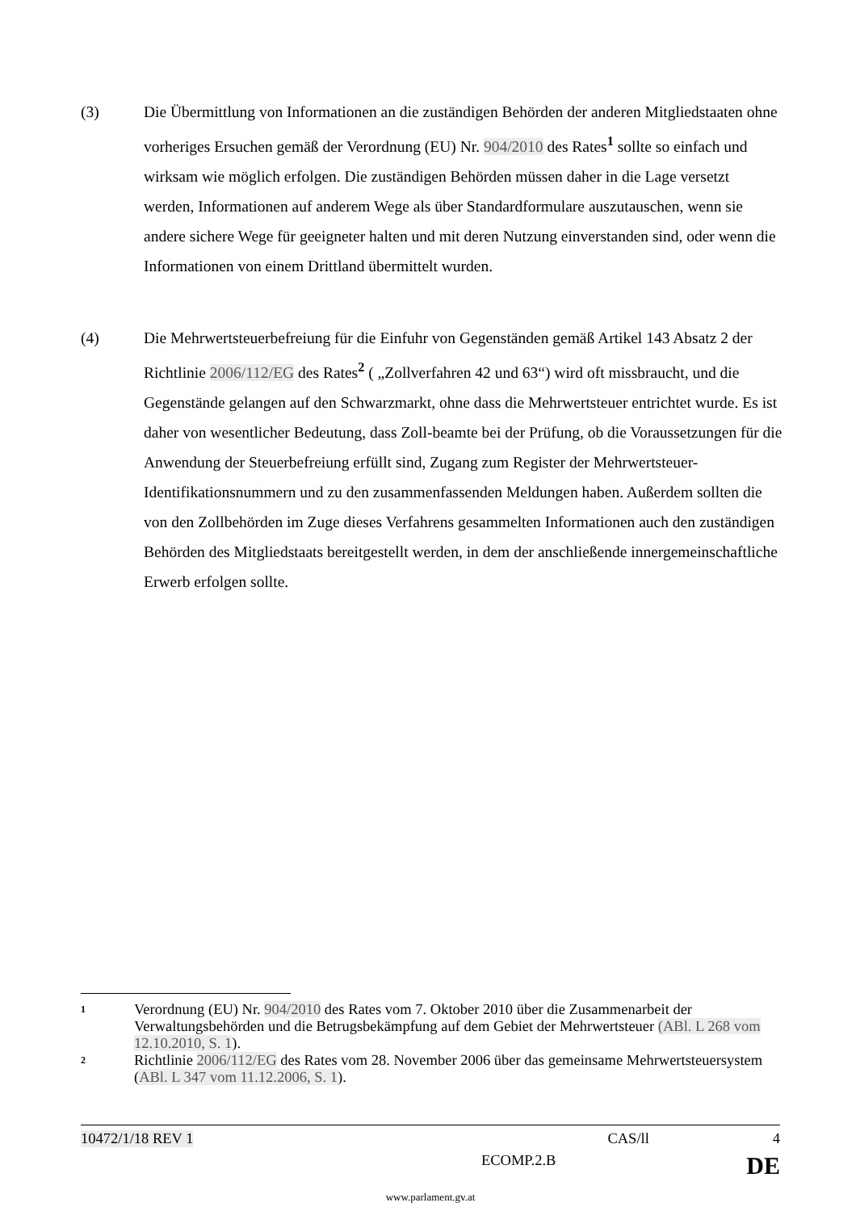(3) Die Übermittlung von Informationen an die zuständigen Behörden der anderen Mitgliedstaaten ohne vorheriges Ersuchen gemäß der Verordnung (EU) Nr. 904/2010 des Rates<sup>1</sup> sollte so einfach und wirksam wie möglich erfolgen. Die zuständigen Behörden müssen daher in die Lage versetzt werden, Informationen auf anderem Wege als über Standardformulare auszutauschen, wenn sie andere sichere Wege für geeigneter halten und mit deren Nutzung einverstanden sind, oder wenn die Informationen von einem Drittland übermittelt wurden.
(4) Die Mehrwertsteuerbefreiung für die Einfuhr von Gegenständen gemäß Artikel 143 Absatz 2 der Richtlinie 2006/112/EG des Rates<sup>2</sup> ( „Zollverfahren 42 und 63“) wird oft missbraucht, und die Gegenstände gelangen auf den Schwarzmarkt, ohne dass die Mehrwertsteuer entrichtet wurde. Es ist daher von wesentlicher Bedeutung, dass Zoll-beamte bei der Prüfung, ob die Voraussetzungen für die Anwendung der Steuerbefreiung erfüllt sind, Zugang zum Register der Mehrwertsteuer-Identifikationsnummern und zu den zusammenfassenden Meldungen haben. Außerdem sollten die von den Zollbehörden im Zuge dieses Verfahrens gesammelten Informationen auch den zuständigen Behörden des Mitgliedstaats bereitgestellt werden, in dem der anschließende innergemeinschaftliche Erwerb erfolgen sollte.
1
Verordnung (EU) Nr. 904/2010 des Rates vom 7. Oktober 2010 über die Zusammenarbeit der Verwaltungsbehörden und die Betrugsbekämpfung auf dem Gebiet der Mehrwertsteuer (ABl. L 268 vom 12.10.2010, S. 1).
2
Richtlinie 2006/112/EG des Rates vom 28. November 2006 über das gemeinsame Mehrwertsteuersystem (ABl. L 347 vom 11.12.2006, S. 1).
10472/1/18 REV 1 CAS/ll 4
ECOMP.2.B DE
www.parlament.gv.at